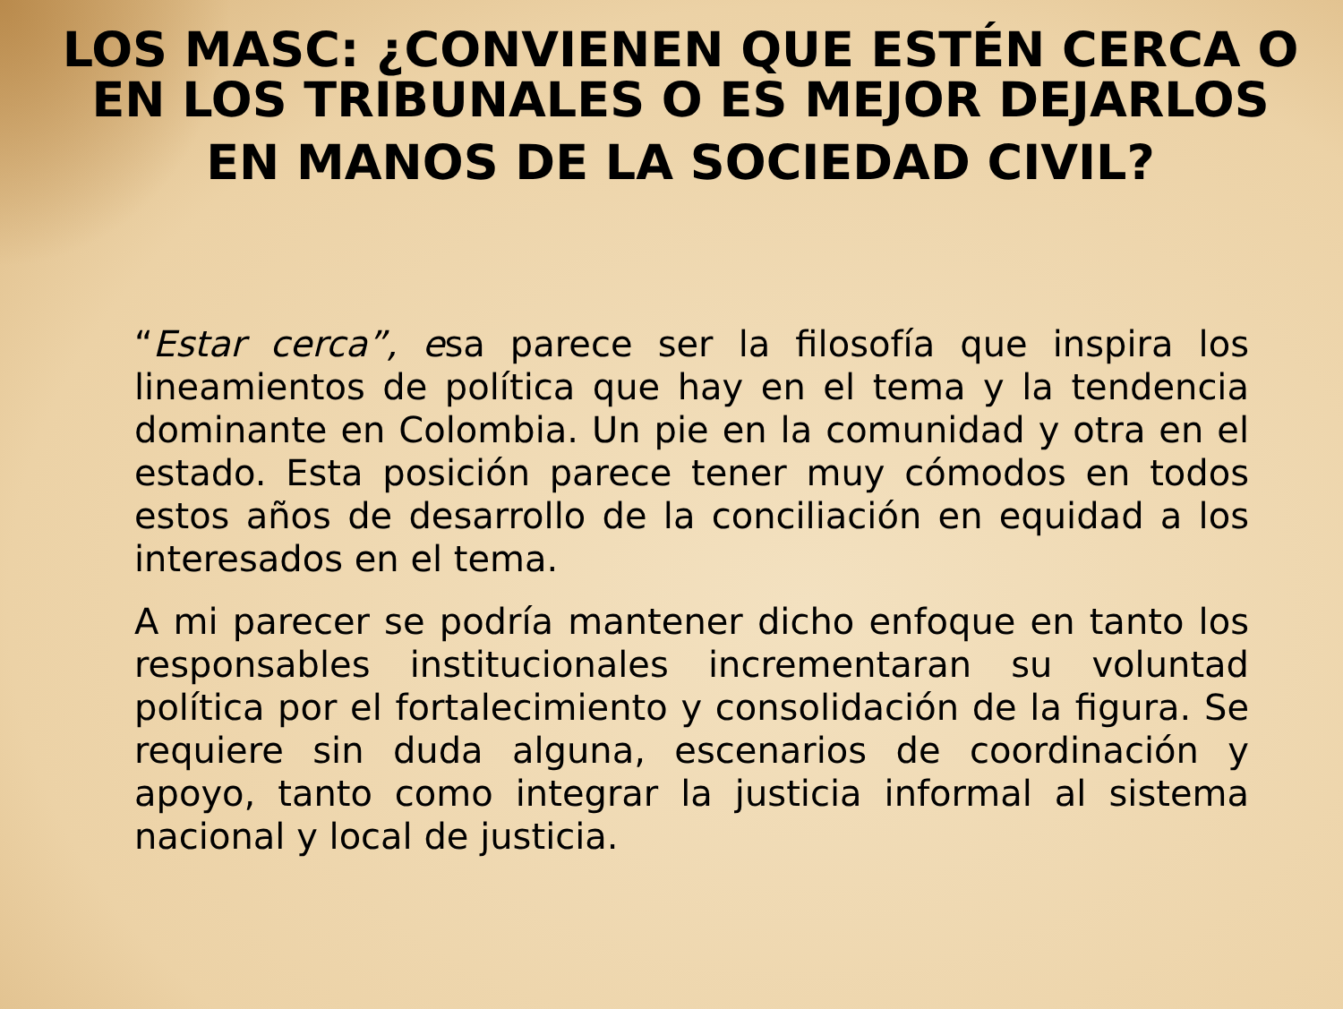LOS MASC: ¿CONVIENEN QUE ESTÉN CERCA O EN LOS TRIBUNALES O ES MEJOR DEJARLOS
EN MANOS DE LA SOCIEDAD CIVIL?
“Estar cerca”, esa parece ser la filosofía que inspira los lineamientos de política que hay en el tema y la tendencia dominante en Colombia. Un pie en la comunidad y otra en el estado. Esta posición parece tener muy cómodos en todos estos años de desarrollo de la conciliación en equidad a los interesados en el tema.
A mi parecer se podría mantener dicho enfoque en tanto los responsables institucionales incrementaran su voluntad política por el fortalecimiento y consolidación de la figura. Se requiere sin duda alguna, escenarios de coordinación y apoyo, tanto como integrar la justicia informal al sistema nacional y local de justicia.